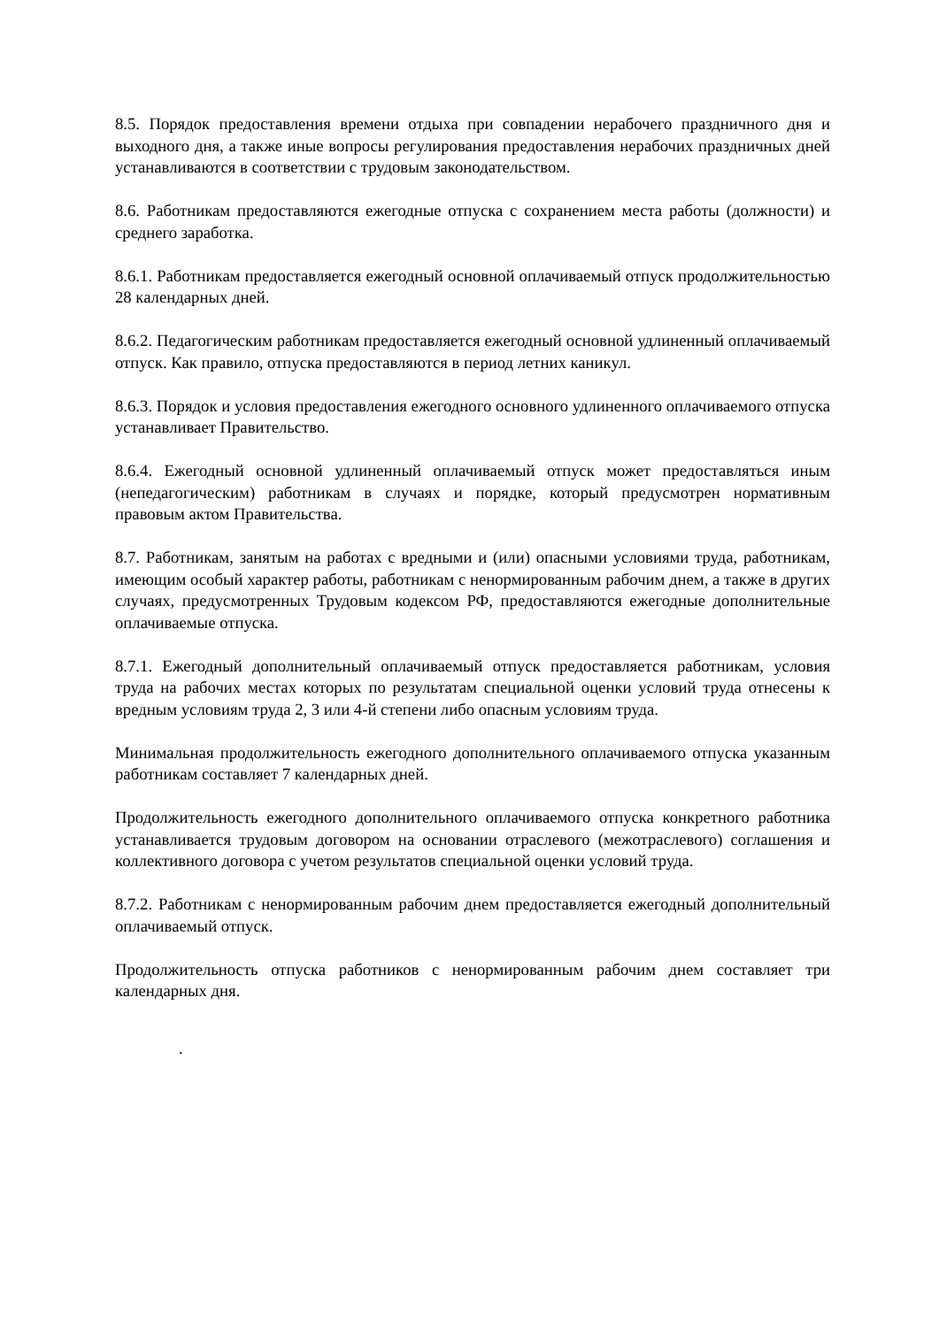8.5. Порядок предоставления времени отдыха при совпадении нерабочего праздничного дня и выходного дня, а также иные вопросы регулирования предоставления нерабочих праздничных дней устанавливаются в соответствии с трудовым законодательством.
8.6. Работникам предоставляются ежегодные отпуска с сохранением места работы (должности) и среднего заработка.
8.6.1. Работникам предоставляется ежегодный основной оплачиваемый отпуск продолжительностью 28 календарных дней.
8.6.2. Педагогическим работникам предоставляется ежегодный основной удлиненный оплачиваемый отпуск. Как правило, отпуска предоставляются в период летних каникул.
8.6.3. Порядок и условия предоставления ежегодного основного удлиненного оплачиваемого отпуска устанавливает Правительство.
8.6.4. Ежегодный основной удлиненный оплачиваемый отпуск может предоставляться иным (непедагогическим) работникам в случаях и порядке, который предусмотрен нормативным правовым актом Правительства.
8.7. Работникам, занятым на работах с вредными и (или) опасными условиями труда, работникам, имеющим особый характер работы, работникам с ненормированным рабочим днем, а также в других случаях, предусмотренных Трудовым кодексом РФ, предоставляются ежегодные дополнительные оплачиваемые отпуска.
8.7.1. Ежегодный дополнительный оплачиваемый отпуск предоставляется работникам, условия труда на рабочих местах которых по результатам специальной оценки условий труда отнесены к вредным условиям труда 2, 3 или 4-й степени либо опасным условиям труда.
Минимальная продолжительность ежегодного дополнительного оплачиваемого отпуска указанным работникам составляет 7 календарных дней.
Продолжительность ежегодного дополнительного оплачиваемого отпуска конкретного работника устанавливается трудовым договором на основании отраслевого (межотраслевого) соглашения и коллективного договора с учетом результатов специальной оценки условий труда.
8.7.2. Работникам с ненормированным рабочим днем предоставляется ежегодный дополнительный оплачиваемый отпуск.
Продолжительность отпуска работников с ненормированным рабочим днем составляет три календарных дня.
.